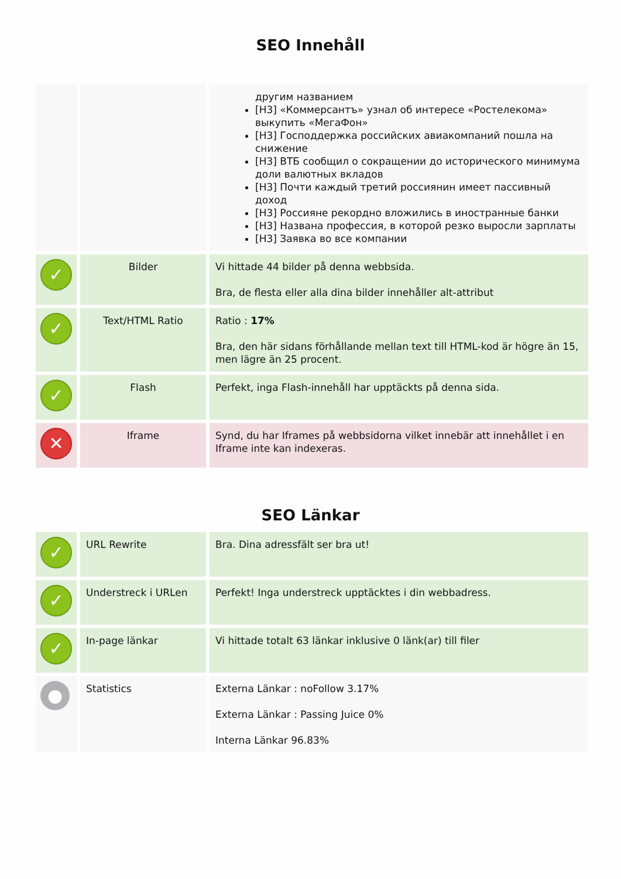SEO Innehåll
| | | другим названием [H3] «Коммерсантъ» узнал об интересе «Ростелекома» выкупить «МегаФон» [H3] Господдержка российских авиакомпаний пошла на снижение [H3] ВТБ сообщил о сокращении до исторического минимума доли валютных вкладов [H3] Почти каждый третий россиянин имеет пассивный доход [H3] Россияне рекордно вложились в иностранные банки [H3] Названа профессия, в которой резко выросли зарплаты [H3] Заявка во все компании |
| ✓ | Bilder | Vi hittade 44 bilder på denna webbsida. Bra, de flesta eller alla dina bilder innehåller alt-attribut |
| ✓ | Text/HTML Ratio | Ratio : 17% Bra, den här sidans förhållande mellan text till HTML-kod är högre än 15, men lägre än 25 procent. |
| ✓ | Flash | Perfekt, inga Flash-innehåll har upptäckts på denna sida. |
| ✕ | Iframe | Synd, du har Iframes på webbsidorna vilket innebär att innehållet i en Iframe inte kan indexeras. |
SEO Länkar
| ✓ | URL Rewrite | Bra. Dina adressfält ser bra ut! |
| ✓ | Understreck i URLen | Perfekt! Inga understreck upptäcktes i din webbadress. |
| ✓ | In-page länkar | Vi hittade totalt 63 länkar inklusive 0 länk(ar) till filer |
| ● | Statistics | Externa Länkar : noFollow 3.17% Externa Länkar : Passing Juice 0% Interna Länkar 96.83% |